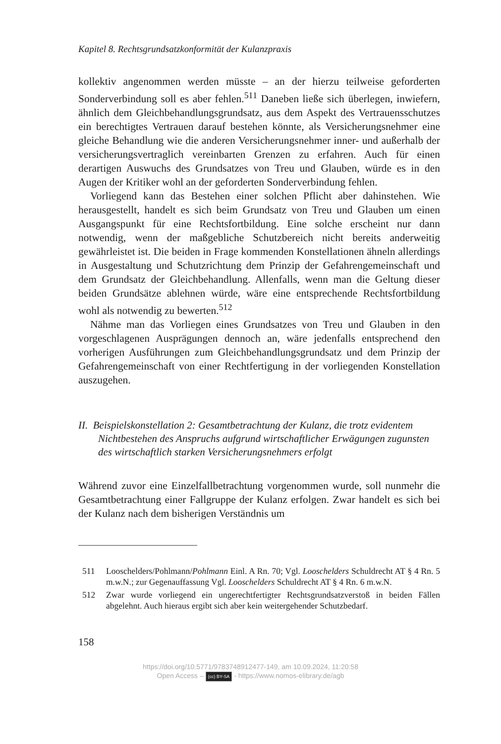Kapitel 8. Rechtsgrundsatzkonformität der Kulanzpraxis
kollektiv angenommen werden müsste – an der hierzu teilweise geforderten Sonderverbindung soll es aber fehlen.<sup>511</sup> Daneben ließe sich überlegen, inwiefern, ähnlich dem Gleichbehandlungsgrundsatz, aus dem Aspekt des Vertrauensschutzes ein berechtigtes Vertrauen darauf bestehen könnte, als Versicherungsnehmer eine gleiche Behandlung wie die anderen Versicherungsnehmer inner- und außerhalb der versicherungsvertraglich vereinbarten Grenzen zu erfahren. Auch für einen derartigen Auswuchs des Grundsatzes von Treu und Glauben, würde es in den Augen der Kritiker wohl an der geforderten Sonderverbindung fehlen.
Vorliegend kann das Bestehen einer solchen Pflicht aber dahinstehen. Wie herausgestellt, handelt es sich beim Grundsatz von Treu und Glauben um einen Ausgangspunkt für eine Rechtsfortbildung. Eine solche erscheint nur dann notwendig, wenn der maßgebliche Schutzbereich nicht bereits anderweitig gewährleistet ist. Die beiden in Frage kommenden Konstellationen ähneln allerdings in Ausgestaltung und Schutzrichtung dem Prinzip der Gefahrengemeinschaft und dem Grundsatz der Gleichbehandlung. Allenfalls, wenn man die Geltung dieser beiden Grundsätze ablehnen würde, wäre eine entsprechende Rechtsfortbildung wohl als notwendig zu bewerten.<sup>512</sup>
Nähme man das Vorliegen eines Grundsatzes von Treu und Glauben in den vorgeschlagenen Ausprägungen dennoch an, wäre jedenfalls entsprechend den vorherigen Ausführungen zum Gleichbehandlungsgrundsatz und dem Prinzip der Gefahrengemeinschaft von einer Rechtfertigung in der vorliegenden Konstellation auszugehen.
II. Beispielskonstellation 2: Gesamtbetrachtung der Kulanz, die trotz evidentem Nichtbestehen des Anspruchs aufgrund wirtschaftlicher Erwägungen zugunsten des wirtschaftlich starken Versicherungsnehmers erfolgt
Während zuvor eine Einzelfallbetrachtung vorgenommen wurde, soll nunmehr die Gesamtbetrachtung einer Fallgruppe der Kulanz erfolgen. Zwar handelt es sich bei der Kulanz nach dem bisherigen Verständnis um
511 Looschelders/Pohlmann/Pohlmann Einl. A Rn. 70; Vgl. Looschelders Schuldrecht AT § 4 Rn. 5 m.w.N.; zur Gegenauffassung Vgl. Looschelders Schuldrecht AT § 4 Rn. 6 m.w.N.
512 Zwar wurde vorliegend ein ungerechtfertigter Rechtsgrundsatzverstoß in beiden Fällen abgelehnt. Auch hieraus ergibt sich aber kein weitergehender Schutzbedarf.
158
https://doi.org/10.5771/9783748912477-149, am 10.09.2024, 11:20:58
Open Access – (cc) BY-SA - https://www.nomos-elibrary.de/agb